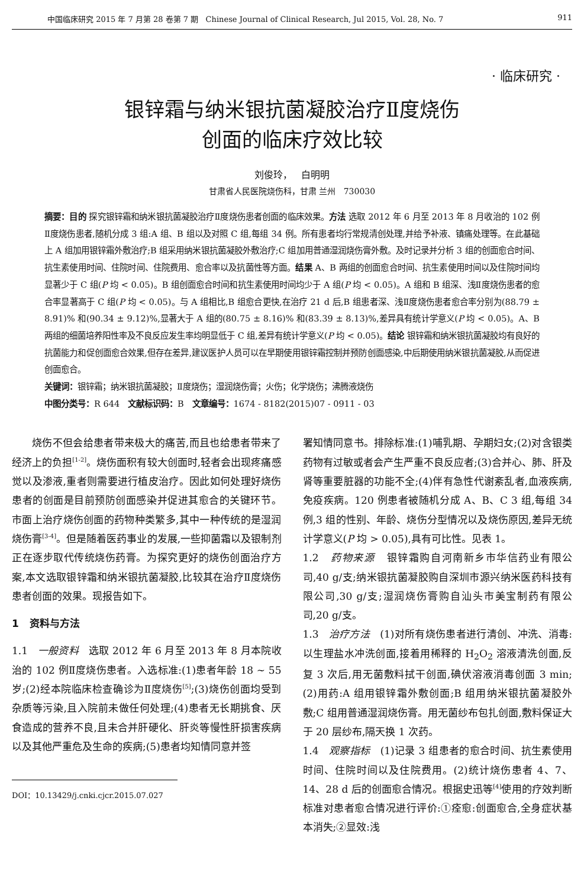中国临床研究 2015 年 7 月第 28 卷第 7 期 Chinese Journal of Clinical Research, Jul 2015, Vol. 28, No. 7 911
· 临床研究 ·
银锌霜与纳米银抗菌凝胶治疗Ⅱ度烧伤
创面的临床疗效比较
刘俊玲， 白明明
甘肃省人民医院烧伤科，甘肃 兰州 730030
摘要：目的 探究银锌霜和纳米银抗菌凝胶治疗Ⅱ度烧伤患者创面的临床效果。方法 选取 2012 年 6 月至 2013 年 8 月收治的 102 例Ⅱ度烧伤患者,随机分成 3 组:A 组、B 组以及对照 C 组,每组 34 例。所有患者均行常规清创处理,并给予补液、镇痛处理等。在此基础上 A 组加用银锌霜外敷治疗;B 组采用纳米银抗菌凝胶外敷治疗;C 组加用普通湿润烧伤膏外敷。及时记录并分析 3 组的创面愈合时间、抗生素使用时间、住院时间、住院费用、愈合率以及抗菌性等方面。结果 A、B 两组的创面愈合时间、抗生素使用时间以及住院时间均显著少于 C 组(P 均 < 0.05)。B 组创面愈合时间和抗生素使用时间均少于 A 组(P 均 < 0.05)。A 组和 B 组深、浅Ⅱ度烧伤患者的愈合率显著高于 C 组(P 均 < 0.05)。与 A 组相比,B 组愈合更快,在治疗 21 d 后,B 组患者深、浅Ⅱ度烧伤患者愈合率分别为(88.79 ± 8.91)% 和(90.34 ± 9.12)%,显著大于 A 组的(80.75 ± 8.16)% 和(83.39 ± 8.13)%,差异具有统计学意义(P 均 < 0.05)。A、B 两组的细菌培养阳性率及不良反应发生率均明显低于 C 组,差异有统计学意义(P 均 < 0.05)。结论 银锌霜和纳米银抗菌凝胶均有良好的抗菌能力和促创面愈合效果,但存在差异,建议医护人员可以在早期使用银锌霜控制并预防创面感染,中后期使用纳米银抗菌凝胶,从而促进创面愈合。
关键词：银锌霜；纳米银抗菌凝胶；Ⅱ度烧伤；湿润烧伤膏；火伤；化学烧伤；沸腾液烧伤
中图分类号：R 644 文献标识码：B 文章编号：1674 - 8182(2015)07 - 0911 - 03
烧伤不但会给患者带来极大的痛苦,而且也给患者带来了经济上的负担<sup>[1-2]</sup>。烧伤面积有较大创面时,轻者会出现疼痛感觉以及渗液,重者则需要进行植皮治疗。因此如何处理好烧伤患者的创面是目前预防创面感染并促进其愈合的关键环节。市面上治疗烧伤创面的药物种类繁多,其中一种传统的是湿润烧伤膏<sup>[3-4]</sup>。但是随着医药事业的发展,一些抑菌霜以及银制剂正在逐步取代传统烧伤药膏。为探究更好的烧伤创面治疗方案,本文选取银锌霜和纳米银抗菌凝胶,比较其在治疗Ⅱ度烧伤患者创面的效果。现报告如下。
1 资料与方法
1.1 一般资料 选取 2012 年 6 月至 2013 年 8 月本院收治的 102 例Ⅱ度烧伤患者。入选标准:(1)患者年龄 18 ~ 55 岁;(2)经本院临床检查确诊为Ⅱ度烧伤<sup>[5]</sup>;(3)烧伤创面均受到杂质等污染,且入院前未做任何处理;(4)患者无长期挑食、厌食造成的营养不良,且未合并肝硬化、肝炎等慢性肝损害疾病以及其他严重危及生命的疾病;(5)患者均知情同意并签
DOI：10.13429/j.cnki.cjcr.2015.07.027
署知情同意书。排除标准:(1)哺乳期、孕期妇女;(2)对含银类药物有过敏或者会产生严重不良反应者;(3)合并心、肺、肝及肾等重要脏器的功能不全;(4)伴有急性代谢紊乱者,血液疾病,免疫疾病。120 例患者被随机分成 A、B、C 3 组,每组 34 例,3 组的性别、年龄、烧伤分型情况以及烧伤原因,差异无统计学意义(P 均 > 0.05),具有可比性。见表 1。
1.2 药物来源 银锌霜购自河南新乡市华信药业有限公司,40 g/支;纳米银抗菌凝胶购自深圳市源兴纳米医药科技有限公司,30 g/支;湿润烧伤膏购自汕头市美宝制药有限公司,20 g/支。
1.3 治疗方法 (1)对所有烧伤患者进行清创、冲洗、消毒:以生理盐水冲洗创面,接着用稀释的 H<sub>2</sub>O<sub>2</sub> 溶液清洗创面,反复 3 次后,用无菌敷料拭干创面,碘伏溶液消毒创面 3 min;(2)用药:A 组用银锌霜外敷创面;B 组用纳米银抗菌凝胶外敷;C 组用普通湿润烧伤膏。用无菌纱布包扎创面,敷料保证大于 20 层纱布,隔天换 1 次药。
1.4 观察指标 (1)记录 3 组患者的愈合时间、抗生素使用时间、住院时间以及住院费用。(2)统计烧伤患者 4、7、14、28 d 后的创面愈合情况。根据史迅等<sup>[4]</sup>使用的疗效判断标准对患者愈合情况进行评价:①痊愈:创面愈合,全身症状基本消失;②显效:浅